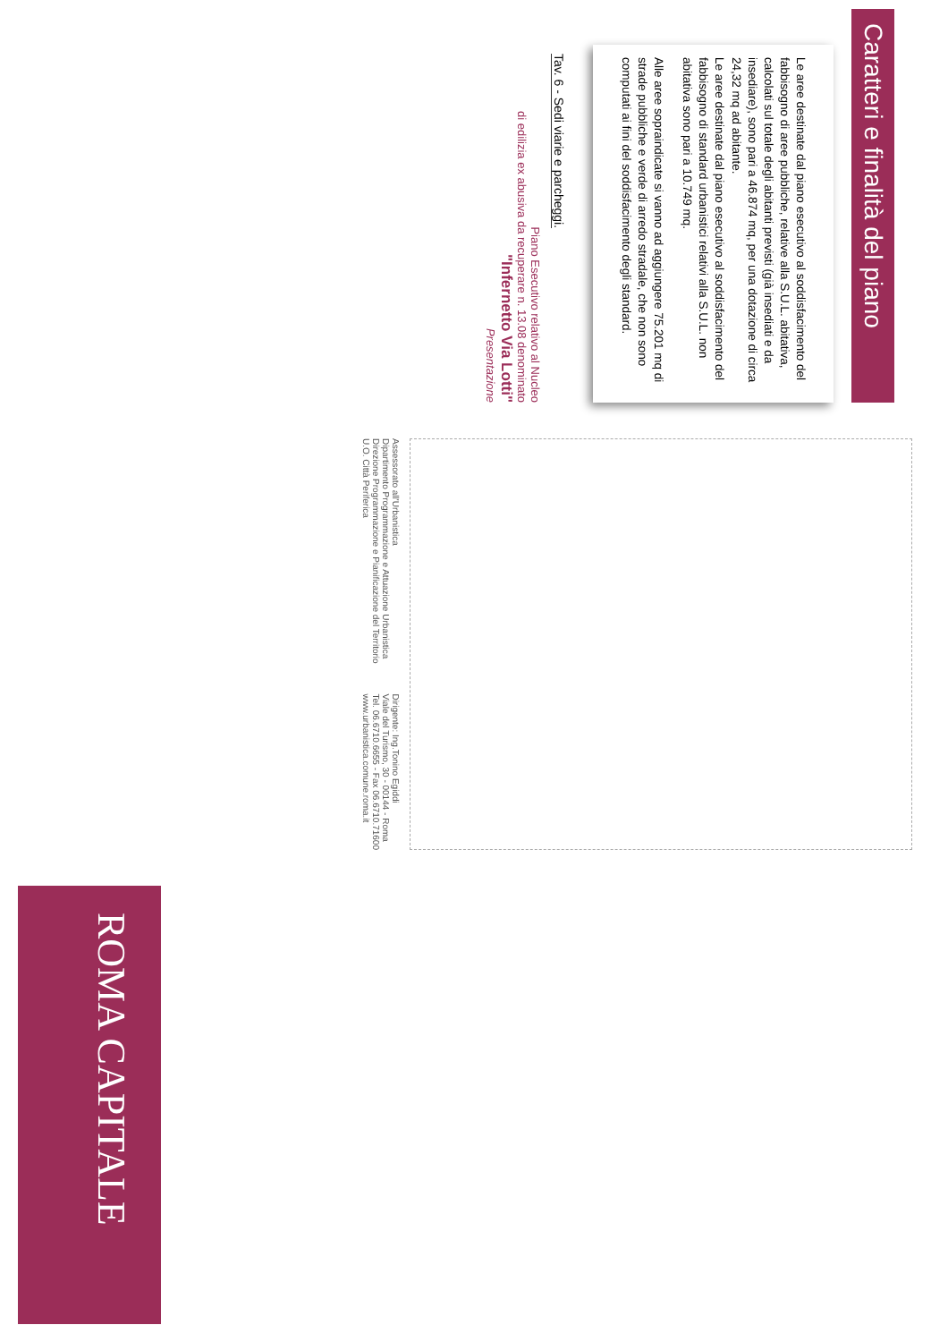Caratteri e finalità del piano
Le aree destinate dal piano esecutivo al soddisfacimento del fabbisogno di aree pubbliche, relative alla S.U.L. abitativa, calcolati sul totale degli abitanti previsti (già insediati e da insediare), sono pari a 46.874 mq, per una dotazione di circa 24,32 mq ad abitante.
Le aree destinate dal piano esecutivo al soddisfacimento del fabbisogno di standard urbanistici relativi alla S.U.L. non abitativa sono pari a 10.749 mq.
Alle aree sopraindicate si vanno ad aggiungere 75.201 mq di strade pubbliche e verde di arredo stradale, che non sono computati ai fini del soddisfacimento degli standard.
Tav. 6 - Sedi viarie e parcheggi.
Piano Esecutivo relativo al Nucleo
di edilizia ex abusiva da recuperare n. 13.08 denominato
"Infernetto Via Lotti"
Presentazione
Assessorato all'Urbanistica
Dipartimento Programmazione e Attuazione Urbanistica
Direzione Programmazione e Pianificazione del Territorio
U.O. Città Periferica
Dirigente: Ing.Tonino Egiddi
Viale del Turismo, 30 - 00144 - Roma
Tel. 06.6710.6655 - Fax 06.6710.71600
www.urbanistica.comune.roma.it
ROMA CAPITALE